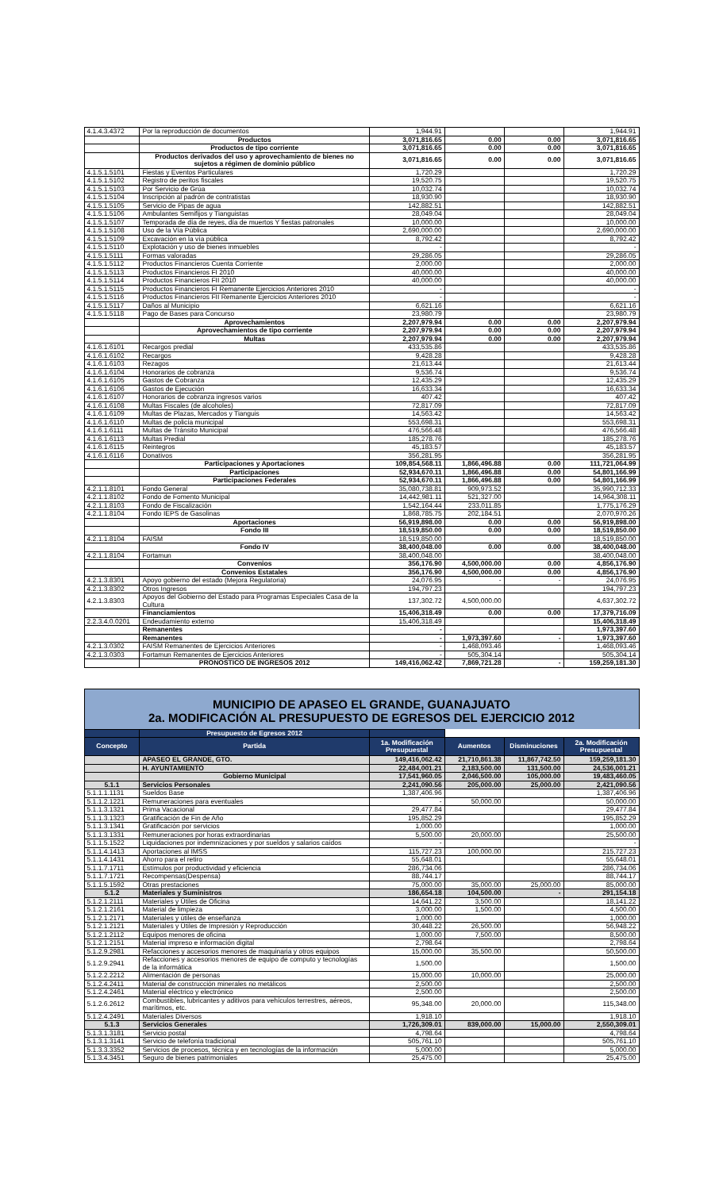| 4.1.4.3.4372 | Por la reproducción de documentos | 1,944.91 | | | 1,944.91 |
| | Productos | 3,071,816.65 | 0.00 | 0.00 | 3,071,816.65 |
| | Productos de tipo corriente | 3,071,816.65 | 0.00 | 0.00 | 3,071,816.65 |
| | Productos derivados del uso y aprovechamiento de bienes no sujetos a régimen de dominio público | 3,071,816.65 | 0.00 | 0.00 | 3,071,816.65 |
| 4.1.5.1.5101 | Fiestas y Eventos Particulares | 1,720.29 | | | 1,720.29 |
| 4.1.5.1.5102 | Registro de peritos fiscales | 19,520.75 | | | 19,520.75 |
| 4.1.5.1.5103 | Por Servicio de Grúa | 10,032.74 | | | 10,032.74 |
| 4.1.5.1.5104 | Inscripción al padrón de contratistas | 18,930.90 | | | 18,930.90 |
| 4.1.5.1.5105 | Servicio de Pipas de agua | 142,882.51 | | | 142,882.51 |
| 4.1.5.1.5106 | Ambulantes Semifijos y Tianguistas | 28,049.04 | | | 28,049.04 |
| 4.1.5.1.5107 | Temporada de día de reyes, día de muertos Y fiestas patronales | 10,000.00 | | | 10,000.00 |
| 4.1.5.1.5108 | Uso de la Vía Pública | 2,690,000.00 | | | 2,690,000.00 |
| 4.1.5.1.5109 | Excavación en la vía pública | 8,792.42 | | | 8,792.42 |
| 4.1.5.1.5110 | Explotación y uso de bienes inmuebles | - | | | - |
| 4.1.5.1.5111 | Formas valoradas | 29,286.05 | | | 29,286.05 |
| 4.1.5.1.5112 | Productos Financieros Cuenta Corriente | 2,000.00 | | | 2,000.00 |
| 4.1.5.1.5113 | Productos Financieros FI 2010 | 40,000.00 | | | 40,000.00 |
| 4.1.5.1.5114 | Productos Financieros FII 2010 | 40,000.00 | | | 40,000.00 |
| 4.1.5.1.5115 | Productos Financieros FI Remanente Ejercicios Anteriores 2010 | - | | | - |
| 4.1.5.1.5116 | Productos Financieros FII Remanente Ejercicios Anteriores 2010 | - | | | - |
| 4.1.5.1.5117 | Daños al Municipio | 6,621.16 | | | 6,621.16 |
| 4.1.5.1.5118 | Pago de Bases para Concurso | 23,980.79 | | | 23,980.79 |
| | Aprovechamientos | 2,207,979.94 | 0.00 | 0.00 | 2,207,979.94 |
| | Aprovechamientos de tipo corriente | 2,207,979.94 | 0.00 | 0.00 | 2,207,979.94 |
| | Multas | 2,207,979.94 | 0.00 | 0.00 | 2,207,979.94 |
| 4.1.6.1.6101 | Recargos predial | 433,535.86 | | | 433,535.86 |
| 4.1.6.1.6102 | Recargos | 9,428.28 | | | 9,428.28 |
| 4.1.6.1.6103 | Rezagos | 21,613.44 | | | 21,613.44 |
| 4.1.6.1.6104 | Honorarios de cobranza | 9,536.74 | | | 9,536.74 |
| 4.1.6.1.6105 | Gastos de Cobranza | 12,435.29 | | | 12,435.29 |
| 4.1.6.1.6106 | Gastos de Ejecución | 16,633.34 | | | 16,633.34 |
| 4.1.6.1.6107 | Honorarios de cobranza ingresos varios | 407.42 | | | 407.42 |
| 4.1.6.1.6108 | Multas Fiscales (de alcoholes) | 72,817.09 | | | 72,817.09 |
| 4.1.6.1.6109 | Multas de Plazas, Mercados y Tianguis | 14,563.42 | | | 14,563.42 |
| 4.1.6.1.6110 | Multas de policía municipal | 553,698.31 | | | 553,698.31 |
| 4.1.6.1.6111 | Multas de Tránsito Municipal | 476,566.48 | | | 476,566.48 |
| 4.1.6.1.6113 | Multas Predial | 185,278.76 | | | 185,278.76 |
| 4.1.6.1.6115 | Reintegros | 45,183.57 | | | 45,183.57 |
| 4.1.6.1.6116 | Donativos | 356,281.95 | | | 356,281.95 |
| | Participaciones y Aportaciones | 109,854,568.11 | 1,866,496.88 | 0.00 | 111,721,064.99 |
| | Participaciones | 52,934,670.11 | 1,866,496.88 | 0.00 | 54,801,166.99 |
| | Participaciones Federales | 52,934,670.11 | 1,866,496.88 | 0.00 | 54,801,166.99 |
| 4.2.1.1.8101 | Fondo General | 35,080,738.81 | 909,973.52 | | 35,990,712.33 |
| 4.2.1.1.8102 | Fondo de Fomento Municipal | 14,442,981.11 | 521,327.00 | | 14,964,308.11 |
| 4.2.1.1.8103 | Fondo de Fiscalización | 1,542,164.44 | 233,011.85 | | 1,775,176.29 |
| 4.2.1.1.8104 | Fondo IEPS de Gasolinas | 1,868,785.75 | 202,184.51 | | 2,070,970.26 |
| | Aportaciones | 56,919,898.00 | 0.00 | 0.00 | 56,919,898.00 |
| | Fondo III | 18,519,850.00 | 0.00 | 0.00 | 18,519,850.00 |
| 4.2.1.1.8104 | FAISM | 18,519,850.00 | | | 18,519,850.00 |
| | Fondo IV | 38,400,048.00 | 0.00 | 0.00 | 38,400,048.00 |
| 4.2.1.1.8104 | Fortamun | 38,400,048.00 | | | 38,400,048.00 |
| | Convenios | 356,176.90 | 4,500,000.00 | 0.00 | 4,856,176.90 |
| | Convenios Estatales | 356,176.90 | 4,500,000.00 | 0.00 | 4,856,176.90 |
| 4.2.1.3.8301 | Apoyo gobierno del estado (Mejora Regulatoria) | 24,076.95 | - | - | 24,076.95 |
| 4.2.1.3.8302 | Otros Ingresos | 194,797.23 | | | 194,797.23 |
| 4.2.1.3.8303 | Apoyos del Gobierno del Estado para Programas Especiales Casa de la Cultura | 137,302.72 | 4,500,000.00 | | 4,637,302.72 |
| | Financiamientos | 15,406,318.49 | 0.00 | 0.00 | 17,379,716.09 |
| 2.2.3.4.0.0201 | Endeudamiento externo | 15,406,318.49 | | | 15,406,318.49 |
| | Remanentes | - | | | 1,973,397.60 |
| | Remanentes | - | 1,973,397.60 | - | 1,973,397.60 |
| 4.2.1.3.0302 | FAISM Remanentes de Ejercicios Anteriores | - | 1,468,093.46 | | 1,468,093.46 |
| 4.2.1.3.0303 | Fortamun Remanentes de Ejercicios Anteriores | - | 505,304.14 | | 505,304.14 |
| | PRONOSTICO DE INGRESOS 2012 | 149,416,062.42 | 7,869,721.28 | - | 159,259,181.30 |
MUNICIPIO DE APASEO EL GRANDE, GUANAJUATO
2a. MODIFICACIÓN AL PRESUPUESTO DE EGRESOS DEL EJERCICIO 2012
| | Presupuesto de Egresos 2012 | | | | |
| Concepto | Partida | 1a. Modificación Presupuestal | Aumentos | Disminuciones | 2a. Modificación Presupuestal |
| | APASEO EL GRANDE, GTO. | 149,416,062.42 | 21,710,861.38 | 11,867,742.50 | 159,259,181.30 |
| | H. AYUNTAMIENTO | 22,484,001.21 | 2,183,500.00 | 131,500.00 | 24,536,001.21 |
| | Gobierno Municipal | 17,541,960.05 | 2,046,500.00 | 105,000.00 | 19,483,460.05 |
| 5.1.1 | Servicios Personales | 2,241,090.56 | 205,000.00 | 25,000.00 | 2,421,090.56 |
| 5.1.1.1.1131 | Sueldos Base | 1,387,406.96 | | | 1,387,406.96 |
| 5.1.1.2.1221 | Remuneraciones para eventuales | - | 50,000.00 | | 50,000.00 |
| 5.1.1.3.1321 | Prima Vacacional | 29,477.84 | | | 29,477.84 |
| 5.1.1.3.1323 | Gratificación de Fin de Año | 195,852.29 | | | 195,852.29 |
| 5.1.1.3.1341 | Gratificación por servicios | 1,000.00 | | | 1,000.00 |
| 5.1.1.3.1331 | Remuneraciones por horas extraordinarias | 5,500.00 | 20,000.00 | | 25,500.00 |
| 5.1.1.5.1522 | Liquidaciones por indemnizaciones y por sueldos y salarios caídos | - | | | - |
| 5.1.1.4.1413 | Aportaciones al IMSS | 115,727.23 | 100,000.00 | | 215,727.23 |
| 5.1.1.4.1431 | Ahorro para el retiro | 55,648.01 | | | 55,648.01 |
| 5.1.1.7.1711 | Estímulos por productividad y eficiencia | 286,734.06 | | | 286,734.06 |
| 5.1.1.7.1721 | Recompensas(Despensa) | 88,744.17 | | | 88,744.17 |
| 5.1.1.5.1592 | Otras prestaciones | 75,000.00 | 35,000.00 | 25,000.00 | 85,000.00 |
| 5.1.2 | Materiales y Suministros | 186,654.18 | 104,500.00 | - | 291,154.18 |
| 5.1.2.1.2111 | Materiales y Útiles de Oficina | 14,641.22 | 3,500.00 | | 18,141.22 |
| 5.1.2.1.2161 | Material de limpieza | 3,000.00 | 1,500.00 | | 4,500.00 |
| 5.1.2.1.2171 | Materiales y útiles de enseñanza | 1,000.00 | | | 1,000.00 |
| 5.1.2.1.2121 | Materiales y Útiles de Impresión y Reproducción | 30,448.22 | 26,500.00 | | 56,948.22 |
| 5.1.2.1.2112 | Equipos menores de oficina | 1,000.00 | 7,500.00 | | 8,500.00 |
| 5.1.2.1.2151 | Material impreso e información digital | 2,798.64 | | | 2,798.64 |
| 5.1.2.9.2981 | Refacciones y accesorios menores de maquinaria y otros equipos | 15,000.00 | 35,500.00 | | 50,500.00 |
| 5.1.2.9.2941 | Refacciones y accesorios menores de equipo de computo y tecnologías de la informática | 1,500.00 | | | 1,500.00 |
| 5.1.2.2.2212 | Alimentación de personas | 15,000.00 | 10,000.00 | | 25,000.00 |
| 5.1.2.4.2411 | Material de construcción minerales no metálicos | 2,500.00 | | | 2,500.00 |
| 5.1.2.4.2461 | Material eléctrico y electrónico | 2,500.00 | | | 2,500.00 |
| 5.1.2.6.2612 | Combustibles, lubricantes y aditivos para vehículos terrestres, aéreos, marítimos, etc. | 95,348.00 | 20,000.00 | | 115,348.00 |
| 5.1.2.4.2491 | Materiales Diversos | 1,918.10 | | | 1,918.10 |
| 5.1.3 | Servicios Generales | 1,726,309.01 | 839,000.00 | 15,000.00 | 2,550,309.01 |
| 5.1.3.1.3181 | Servicio postal | 4,798.64 | | | 4,798.64 |
| 5.1.3.1.3141 | Servicio de telefonía tradicional | 505,761.10 | | | 505,761.10 |
| 5.1.3.3.3352 | Servicios de procesos, técnica y en tecnologías de la información | 5,000.00 | | | 5,000.00 |
| 5.1.3.4.3451 | Seguro de bienes patrimoniales | 25,475.00 | | | 25,475.00 |